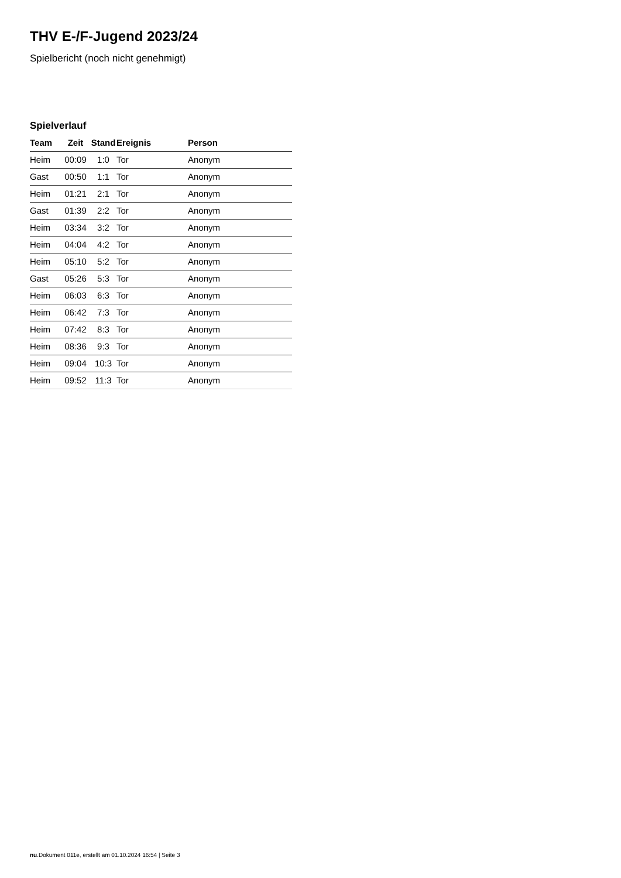THV E-/F-Jugend 2023/24
Spielbericht (noch nicht genehmigt)
Spielverlauf
| Team | Zeit | Stand | Ereignis | Person |
| --- | --- | --- | --- | --- |
| Heim | 00:09 | 1:0 | Tor | Anonym |
| Gast | 00:50 | 1:1 | Tor | Anonym |
| Heim | 01:21 | 2:1 | Tor | Anonym |
| Gast | 01:39 | 2:2 | Tor | Anonym |
| Heim | 03:34 | 3:2 | Tor | Anonym |
| Heim | 04:04 | 4:2 | Tor | Anonym |
| Heim | 05:10 | 5:2 | Tor | Anonym |
| Gast | 05:26 | 5:3 | Tor | Anonym |
| Heim | 06:03 | 6:3 | Tor | Anonym |
| Heim | 06:42 | 7:3 | Tor | Anonym |
| Heim | 07:42 | 8:3 | Tor | Anonym |
| Heim | 08:36 | 9:3 | Tor | Anonym |
| Heim | 09:04 | 10:3 | Tor | Anonym |
| Heim | 09:52 | 11:3 | Tor | Anonym |
nu.Dokument 011e, erstellt am 01.10.2024 16:54 | Seite 3